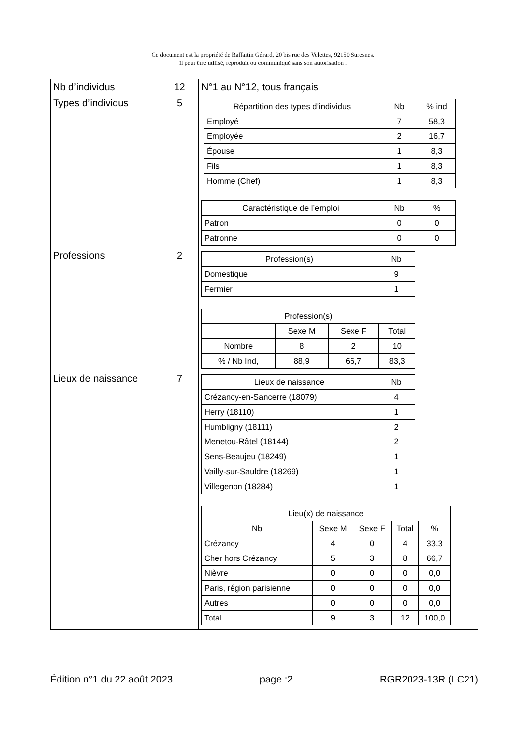Ce document est la propriété de Raffaitin Gérard, 20 bis rue des Velettes, 92150 Suresnes.
Il peut être utilisé, reproduit ou communiqué sans son autorisation .
| Nb d’individus | 12 | N°1 au N°12, tous français |
| Types d’individus | 5 | / Répartition des types d’individus / Nb / % ind / / --- / --- / --- / / Employé / 7 / 58,3 / / Employée / 2 / 16,7 / / Épouse / 1 / 8,3 / / Fils / 1 / 8,3 / / Homme (Chef) / 1 / 8,3 / / Caractéristique de l’emploi / Nb / % / / --- / --- / --- / / Patron / 0 / 0 / / Patronne / 0 / 0 / |
| Professions | 2 | / Profession(s) / Nb / / --- / --- / / Domestique / 9 / / Fermier / 1 / / Profession(s) / / / / / --- / --- / --- / --- / / / Sexe M / Sexe F / Total / / Nombre / 8 / 2 / 10 / / % / Nb Ind, / 88,9 / 66,7 / 83,3 / |
| Lieux de naissance | 7 | / Lieux de naissance / Nb / / --- / --- / / Crézancy-en-Sancerre (18079) / 4 / / Herry (18110) / 1 / / Humbligny (18111) / 2 / / Menetou-Râtel (18144) / 2 / / Sens-Beaujeu (18249) / 1 / / Vailly-sur-Sauldre (18269) / 1 / / Villegenon (18284) / 1 / / Lieu(x) de naissance / / / / / / --- / --- / --- / --- / --- / / Nb / Sexe M / Sexe F / Total / % / / Crézancy / 4 / 0 / 4 / 33,3 / / Cher hors Crézancy / 5 / 3 / 8 / 66,7 / / Nièvre / 0 / 0 / 0 / 0,0 / / Paris, région parisienne / 0 / 0 / 0 / 0,0 / / Autres / 0 / 0 / 0 / 0,0 / / Total / 9 / 3 / 12 / 100,0 / |
Édition n°1 du 22 août 2023 page :2 RGR2023-13R (LC21)